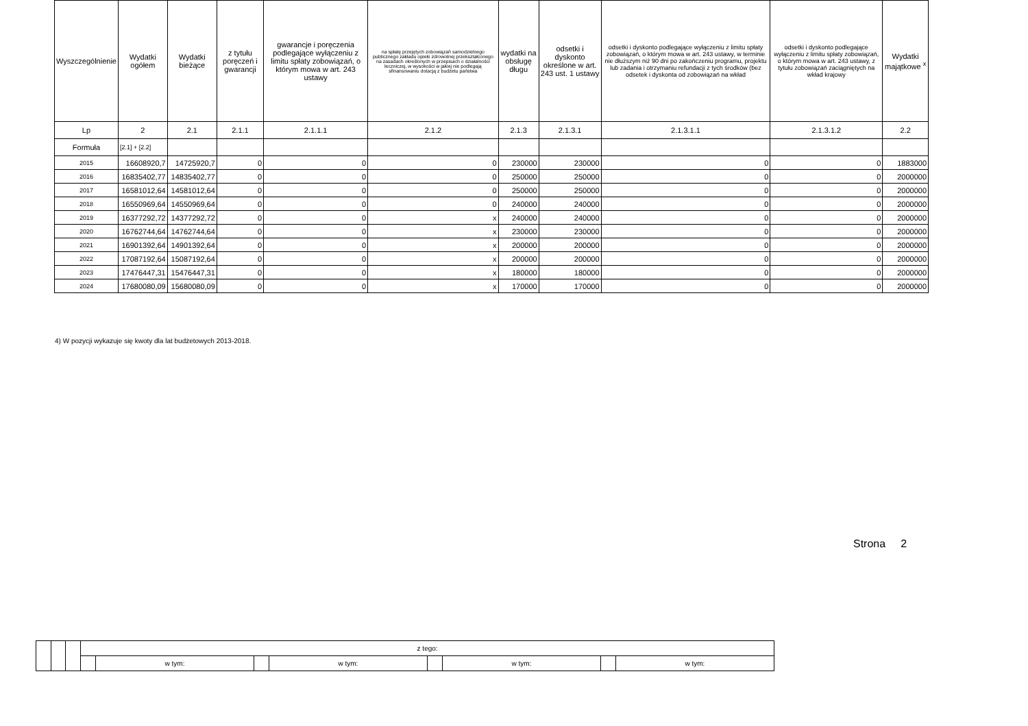| Wyszczególnienie | Wydatki ogółem | Wydatki bieżące | z tytułu poręczeń i gwarancji | gwarancje i poręczenia podlegające wyłączeniu z limitu spłaty zobowiązań, o którym mowa w art. 243 ustawy | na spłatę przejętych zobowiązań samodzielnego publicznego zakładu opieki zdrowotnej przekształconego na zasadach określonych w przepisach o działalności leczniczej, w wysokości w jakiej nie podlegają sfinansowaniu dotacją z budżetu państwa | wydatki na obsługę długu | odsetki i dyskonto określone w art. 243 ust. 1 ustawy | odsetki i dyskonto podlegające wyłączeniu z limitu spłaty zobowiązań, o którym mowa w art. 243 ustawy, w terminie nie dłuższym niż 90 dni po zakończeniu programu, projektu lub zadania i otrzymaniu refundacji z tych środków (bez odsetek i dyskonta od zobowiązań na wkład | odsetki i dyskonto podlegające wyłączeniu z limitu spłaty zobowiązań, o którym mowa w art. 243 ustawy, z tytułu zobowiązań zaciągniętych na wkład krajowy | Wydatki majątkowe <sup>x</sup> |
| --- | --- | --- | --- | --- | --- | --- | --- | --- | --- | --- |
| Lp | 2 | 2.1 | 2.1.1 | 2.1.1.1 | 2.1.2 | 2.1.3 | 2.1.3.1 | 2.1.3.1.1 | 2.1.3.1.2 | 2.2 |
| Formuła | [2.1] + [2.2] | | | | | | | | | |
| 2015 | 16608920,7 | 14725920,7 | 0 | 0 | 0 | 230000 | 230000 | 0 | 0 | 1883000 |
| 2016 | 16835402,77 | 14835402,77 | 0 | 0 | 0 | 250000 | 250000 | 0 | 0 | 2000000 |
| 2017 | 16581012,64 | 14581012,64 | 0 | 0 | 0 | 250000 | 250000 | 0 | 0 | 2000000 |
| 2018 | 16550969,64 | 14550969,64 | 0 | 0 | 0 | 240000 | 240000 | 0 | 0 | 2000000 |
| 2019 | 16377292,72 | 14377292,72 | 0 | 0 | x | 240000 | 240000 | 0 | 0 | 2000000 |
| 2020 | 16762744,64 | 14762744,64 | 0 | 0 | x | 230000 | 230000 | 0 | 0 | 2000000 |
| 2021 | 16901392,64 | 14901392,64 | 0 | 0 | x | 200000 | 200000 | 0 | 0 | 2000000 |
| 2022 | 17087192,64 | 15087192,64 | 0 | 0 | x | 200000 | 200000 | 0 | 0 | 2000000 |
| 2023 | 17476447,31 | 15476447,31 | 0 | 0 | x | 180000 | 180000 | 0 | 0 | 2000000 |
| 2024 | 17680080,09 | 15680080,09 | 0 | 0 | x | 170000 | 170000 | 0 | 0 | 2000000 |
4) W pozycji wykazuje się kwoty dla lat budżetowych 2013-2018.
Strona 2
| | | | z tego: | | | | | | | |
| | | | | w tym: | | w tym: | | w tym: | | w tym: |